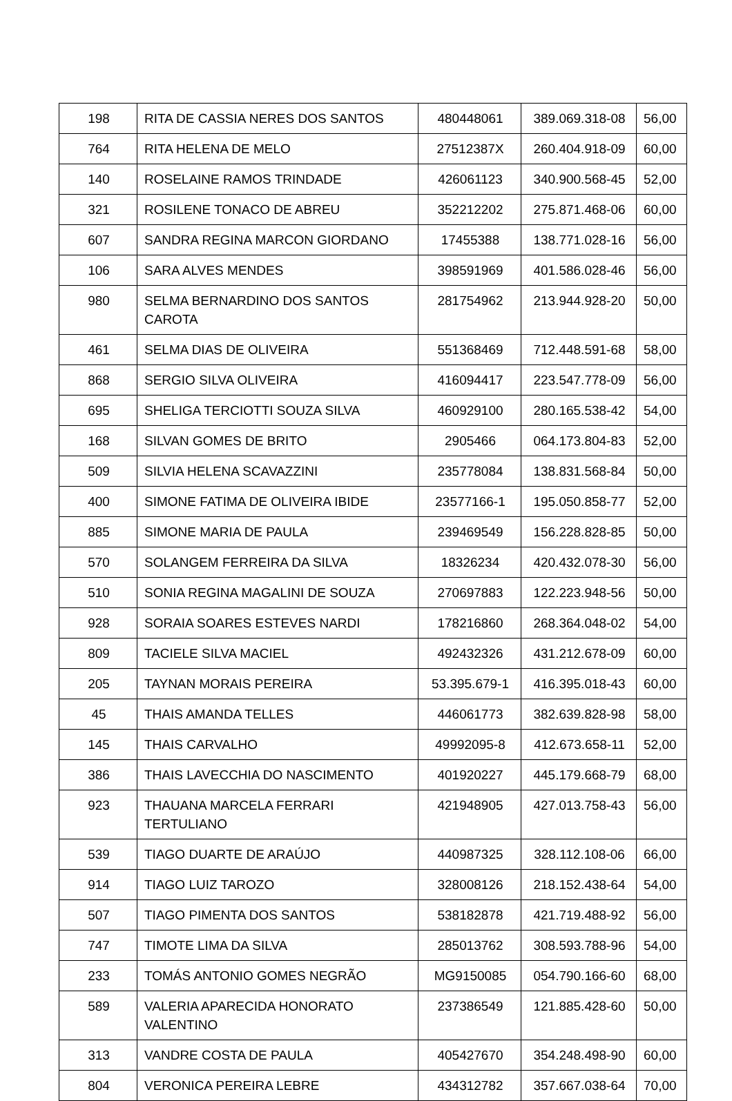| 198 | RITA DE CASSIA NERES DOS SANTOS | 480448061 | 389.069.318-08 | 56,00 |
| 764 | RITA HELENA DE MELO | 27512387X | 260.404.918-09 | 60,00 |
| 140 | ROSELAINE RAMOS TRINDADE | 426061123 | 340.900.568-45 | 52,00 |
| 321 | ROSILENE TONACO DE ABREU | 352212202 | 275.871.468-06 | 60,00 |
| 607 | SANDRA REGINA MARCON GIORDANO | 17455388 | 138.771.028-16 | 56,00 |
| 106 | SARA ALVES MENDES | 398591969 | 401.586.028-46 | 56,00 |
| 980 | SELMA BERNARDINO DOS SANTOS CAROTA | 281754962 | 213.944.928-20 | 50,00 |
| 461 | SELMA DIAS DE OLIVEIRA | 551368469 | 712.448.591-68 | 58,00 |
| 868 | SERGIO SILVA OLIVEIRA | 416094417 | 223.547.778-09 | 56,00 |
| 695 | SHELIGA TERCIOTTI SOUZA SILVA | 460929100 | 280.165.538-42 | 54,00 |
| 168 | SILVAN GOMES DE BRITO | 2905466 | 064.173.804-83 | 52,00 |
| 509 | SILVIA HELENA SCAVAZZINI | 235778084 | 138.831.568-84 | 50,00 |
| 400 | SIMONE FATIMA DE OLIVEIRA IBIDE | 23577166-1 | 195.050.858-77 | 52,00 |
| 885 | SIMONE MARIA DE PAULA | 239469549 | 156.228.828-85 | 50,00 |
| 570 | SOLANGEM FERREIRA DA SILVA | 18326234 | 420.432.078-30 | 56,00 |
| 510 | SONIA REGINA MAGALINI DE SOUZA | 270697883 | 122.223.948-56 | 50,00 |
| 928 | SORAIA SOARES ESTEVES NARDI | 178216860 | 268.364.048-02 | 54,00 |
| 809 | TACIELE SILVA MACIEL | 492432326 | 431.212.678-09 | 60,00 |
| 205 | TAYNAN MORAIS PEREIRA | 53.395.679-1 | 416.395.018-43 | 60,00 |
| 45 | THAIS AMANDA TELLES | 446061773 | 382.639.828-98 | 58,00 |
| 145 | THAIS CARVALHO | 49992095-8 | 412.673.658-11 | 52,00 |
| 386 | THAIS LAVECCHIA DO NASCIMENTO | 401920227 | 445.179.668-79 | 68,00 |
| 923 | THAUANA MARCELA FERRARI TERTULIANO | 421948905 | 427.013.758-43 | 56,00 |
| 539 | TIAGO DUARTE DE ARAÚJO | 440987325 | 328.112.108-06 | 66,00 |
| 914 | TIAGO LUIZ TAROZO | 328008126 | 218.152.438-64 | 54,00 |
| 507 | TIAGO PIMENTA DOS SANTOS | 538182878 | 421.719.488-92 | 56,00 |
| 747 | TIMOTE LIMA DA SILVA | 285013762 | 308.593.788-96 | 54,00 |
| 233 | TOMÁS ANTONIO GOMES NEGRÃO | MG9150085 | 054.790.166-60 | 68,00 |
| 589 | VALERIA APARECIDA HONORATO VALENTINO | 237386549 | 121.885.428-60 | 50,00 |
| 313 | VANDRE COSTA DE PAULA | 405427670 | 354.248.498-90 | 60,00 |
| 804 | VERONICA PEREIRA LEBRE | 434312782 | 357.667.038-64 | 70,00 |